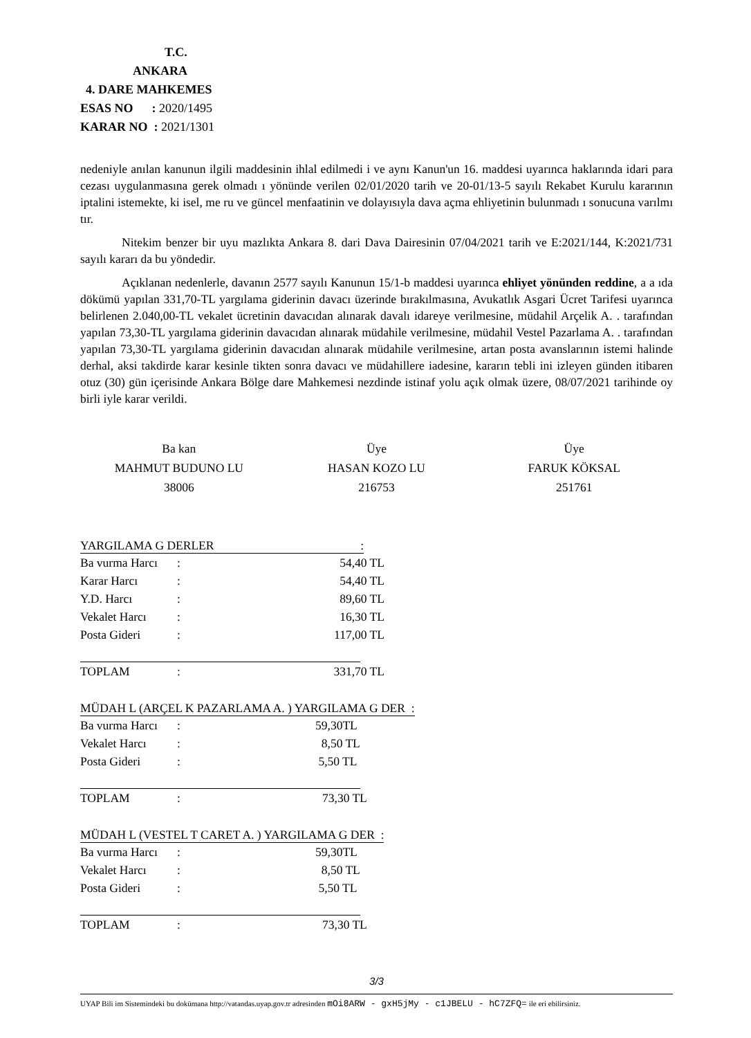T.C.
ANKARA
4. DARE MAHKEMES
ESAS NO : 2020/1495
KARAR NO : 2021/1301
nedeniyle anılan kanunun ilgili maddesinin ihlal edilmedi i ve aynı Kanun'un 16. maddesi uyarınca haklarında idari para cezası uygulanmasına gerek olmadı ı yönünde verilen 02/01/2020 tarih ve 20-01/13-5 sayılı Rekabet Kurulu kararının iptalini istemekte, ki isel, me ru ve güncel menfaatinin ve dolayısıyla dava açma ehliyetinin bulunmadı ı sonucuna varılmı tır.
Nitekim benzer bir uyu mazlıkta Ankara 8. dari Dava Dairesinin 07/04/2021 tarih ve E:2021/144, K:2021/731 sayılı kararı da bu yöndedir.
Açıklanan nedenlerle, davanın 2577 sayılı Kanunun 15/1-b maddesi uyarınca ehliyet yönünden reddine, a a ıda dökümü yapılan 331,70-TL yargılama giderinin davacı üzerinde bırakılmasına, Avukatlık Asgari Ücret Tarifesi uyarınca belirlenen 2.040,00-TL vekalet ücretinin davacıdan alınarak davalı idareye verilmesine, müdahil Arçelik A. . tarafından yapılan 73,30-TL yargılama giderinin davacıdan alınarak müdahile verilmesine, müdahil Vestel Pazarlama A. . tarafından yapılan 73,30-TL yargılama giderinin davacıdan alınarak müdahile verilmesine, artan posta avanslarının istemi halinde derhal, aksi takdirde karar kesinle tikten sonra davacı ve müdahillere iadesine, kararın tebli ini izleyen günden itibaren otuz (30) gün içerisinde Ankara Bölge dare Mahkemesi nezdinde istinaf yolu açık olmak üzere, 08/07/2021 tarihinde oy birli iyle karar verildi.
Ba kan
MAHMUT BUDUNO LU
38006
Üye
HASAN KOZO LU
216753
Üye
FARUK KÖKSAL
251761
YARGILAMA G DERLER :
| Ba vurma Harcı | : | 54,40 TL |
| Karar Harcı | : | 54,40 TL |
| Y.D. Harcı | : | 89,60 TL |
| Vekalet Harcı | : | 16,30 TL |
| Posta Gideri | : | 117,00 TL |
| TOPLAM | : | 331,70 TL |
MÜDAH L (ARÇEL K PAZARLAMA A. ) YARGILAMA G DER :
| Ba vurma Harcı | : | 59,30TL |
| Vekalet Harcı | : | 8,50 TL |
| Posta Gideri | : | 5,50 TL |
| TOPLAM | : | 73,30 TL |
MÜDAH L (VESTEL T CARET A. ) YARGILAMA G DER :
| Ba vurma Harcı | : | 59,30TL |
| Vekalet Harcı | : | 8,50 TL |
| Posta Gideri | : | 5,50 TL |
| TOPLAM | : | 73,30 TL |
3/3
UYAP Bili im Sistemindeki bu dokümana http://vatandas.uyap.gov.tr adresinden mOi8ARW - gxH5jMy - c1JBELU - hC7ZFQ= ile eri ebilirsiniz.